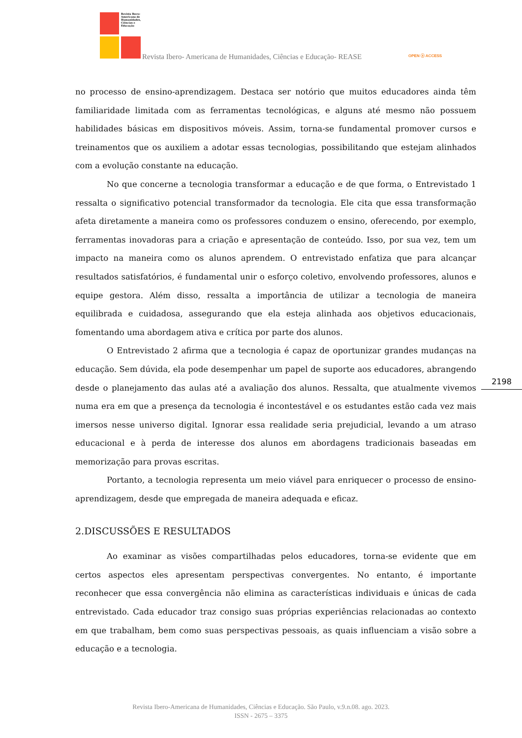Revista Ibero-Americana de Humanidades, Ciências e Educação
Revista Ibero- Americana de Humanidades, Ciências e Educação- REASE
OPEN ⓐ ACCESS
no processo de ensino-aprendizagem. Destaca ser notório que muitos educadores ainda têm familiaridade limitada com as ferramentas tecnológicas, e alguns até mesmo não possuem habilidades básicas em dispositivos móveis. Assim, torna-se fundamental promover cursos e treinamentos que os auxiliem a adotar essas tecnologias, possibilitando que estejam alinhados com a evolução constante na educação.
No que concerne a tecnologia transformar a educação e de que forma, o Entrevistado 1 ressalta o significativo potencial transformador da tecnologia. Ele cita que essa transformação afeta diretamente a maneira como os professores conduzem o ensino, oferecendo, por exemplo, ferramentas inovadoras para a criação e apresentação de conteúdo. Isso, por sua vez, tem um impacto na maneira como os alunos aprendem. O entrevistado enfatiza que para alcançar resultados satisfatórios, é fundamental unir o esforço coletivo, envolvendo professores, alunos e equipe gestora. Além disso, ressalta a importância de utilizar a tecnologia de maneira equilibrada e cuidadosa, assegurando que ela esteja alinhada aos objetivos educacionais, fomentando uma abordagem ativa e crítica por parte dos alunos.
O Entrevistado 2 afirma que a tecnologia é capaz de oportunizar grandes mudanças na educação. Sem dúvida, ela pode desempenhar um papel de suporte aos educadores, abrangendo desde o planejamento das aulas até a avaliação dos alunos. Ressalta, que atualmente vivemos numa era em que a presença da tecnologia é incontestável e os estudantes estão cada vez mais imersos nesse universo digital. Ignorar essa realidade seria prejudicial, levando a um atraso educacional e à perda de interesse dos alunos em abordagens tradicionais baseadas em memorização para provas escritas.
Portanto, a tecnologia representa um meio viável para enriquecer o processo de ensino-aprendizagem, desde que empregada de maneira adequada e eficaz.
2.DISCUSSÕES E RESULTADOS
Ao examinar as visões compartilhadas pelos educadores, torna-se evidente que em certos aspectos eles apresentam perspectivas convergentes. No entanto, é importante reconhecer que essa convergência não elimina as características individuais e únicas de cada entrevistado. Cada educador traz consigo suas próprias experiências relacionadas ao contexto em que trabalham, bem como suas perspectivas pessoais, as quais influenciam a visão sobre a educação e a tecnologia.
2198
Revista Ibero-Americana de Humanidades, Ciências e Educação. São Paulo, v.9.n.08. ago. 2023.
ISSN - 2675 – 3375